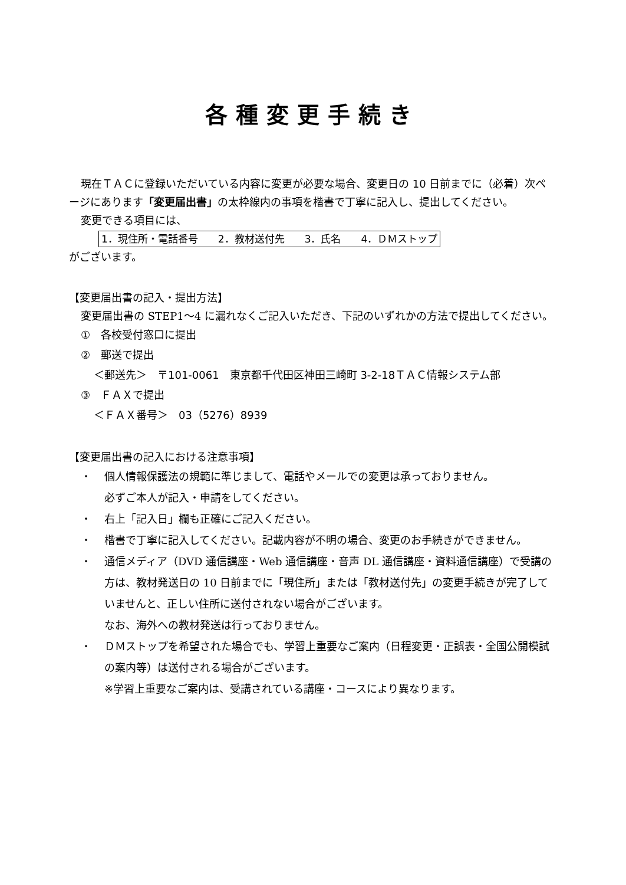各種変更手続き
現在ＴＡＣに登録いただいている内容に変更が必要な場合、変更日の 10 日前までに（必着）次ページにあります「変更届出書」の太枠線内の事項を楷書で丁寧に記入し、提出してください。
変更できる項目には、
1．現住所・電話番号　　2．教材送付先　　3．氏名　　4．ＤＭストップ
がございます。
【変更届出書の記入・提出方法】
変更届出書の STEP1～4 に漏れなくご記入いただき、下記のいずれかの方法で提出してください。
①　各校受付窓口に提出
②　郵送で提出
＜郵送先＞　〒101-0061　東京都千代田区神田三崎町 3-2-18ＴＡＣ情報システム部
③　ＦＡＸで提出
＜ＦＡＸ番号＞　03（5276）8939
【変更届出書の記入における注意事項】
・ 個人情報保護法の規範に準じまして、電話やメールでの変更は承っておりません。
必ずご本人が記入・申請をしてください。
・ 右上「記入日」欄も正確にご記入ください。
・ 楷書で丁寧に記入してください。記載内容が不明の場合、変更のお手続きができません。
・ 通信メディア（DVD 通信講座・Web 通信講座・音声 DL 通信講座・資料通信講座）で受講の方は、教材発送日の 10 日前までに「現住所」または「教材送付先」の変更手続きが完了していませんと、正しい住所に送付されない場合がございます。
なお、海外への教材発送は行っておりません。
・ ＤＭストップを希望された場合でも、学習上重要なご案内（日程変更・正誤表・全国公開模試の案内等）は送付される場合がございます。
※学習上重要なご案内は、受講されている講座・コースにより異なります。